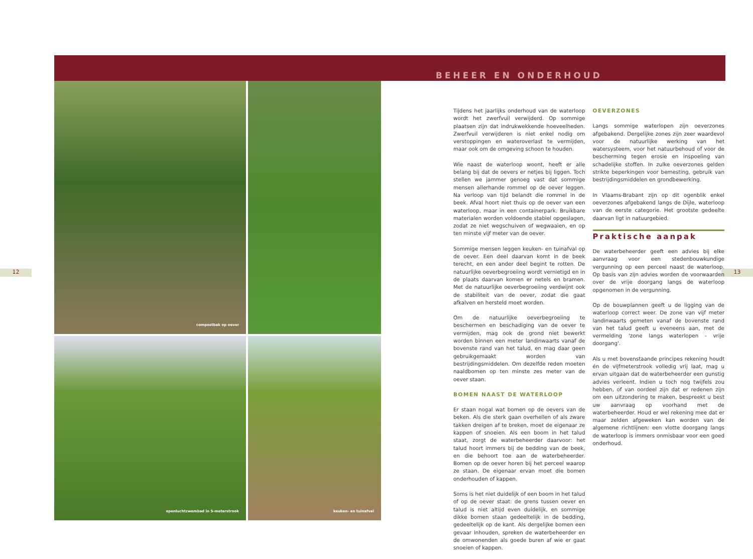BEHEER EN ONDERHOUD
12 13
compostbak op oever
openluchtzwembad in 5-meterstrook
keuken- en tuinafval
Tijdens het jaarlijks onderhoud van de waterloop wordt het zwerfvuil verwijderd. Op sommige plaatsen zijn dat indrukwekkende hoeveelheden. Zwerfvuil verwijderen is niet enkel nodig om verstoppingen en wateroverlast te vermijden, maar ook om de omgeving schoon te houden.
Wie naast de waterloop woont, heeft er alle belang bij dat de oevers er netjes bij liggen. Toch stellen we jammer genoeg vast dat sommige mensen allerhande rommel op de oever leggen. Na verloop van tijd belandt die rommel in de beek. Afval hoort niet thuis op de oever van een waterloop, maar in een containerpark. Bruikbare materialen worden voldoende stabiel opgeslagen, zodat ze niet wegschuiven of wegwaaien, en op ten minste vijf meter van de oever.
Sommige mensen leggen keuken- en tuinafval op de oever. Een deel daarvan komt in de beek terecht, en een ander deel begint te rotten. De natuurlijke oeverbegroeiing wordt vernietigd en in de plaats daarvan komen er netels en bramen. Met de natuurlijke oeverbegroeiing verdwijnt ook de stabiliteit van de oever, zodat die gaat afkalven en hersteld moet worden.
Om de natuurlijke oeverbegroeiing te beschermen en beschadiging van de oever te vermijden, mag ook de grond niet bewerkt worden binnen een meter landinwaarts vanaf de bovenste rand van het talud, en mag daar geen gebruikgemaakt worden van bestrijdingsmiddelen. Om dezelfde reden moeten naaldbomen op ten minste zes meter van de oever staan.
BOMEN NAAST DE WATERLOOP
Er staan nogal wat bomen op de oevers van de beken. Als die sterk gaan overhellen of als zware takken dreigen af te breken, moet de eigenaar ze kappen of snoeien. Als een boom in het talud staat, zorgt de waterbeheerder daarvoor: het talud hoort immers bij de bedding van de beek, en die behoort toe aan de waterbeheerder. Bomen op de oever horen bij het perceel waarop ze staan. De eigenaar ervan moet die bomen onderhouden of kappen.
Soms is het niet duidelijk of een boom in het talud of op de oever staat: de grens tussen oever en talud is niet altijd even duidelijk, en sommige dikke bomen staan gedeeltelijk in de bedding, gedeeltelijk op de kant. Als dergelijke bomen een gevaar inhouden, spreken de waterbeheerder en de omwonenden als goede buren af wie er gaat snoeien of kappen.
OEVERZONES
Langs sommige waterlopen zijn oeverzones afgebakend. Dergelijke zones zijn zeer waardevol voor de natuurlijke werking van het watersysteem, voor het natuurbehoud of voor de bescherming tegen erosie en inspoeling van schadelijke stoffen. In zulke oeverzones gelden strikte beperkingen voor bemesting, gebruik van bestrijdingsmiddelen en grondbewerking.
In Vlaams-Brabant zijn op dit ogenblik enkel oeverzones afgebakend langs de Dijle, waterloop van de eerste categorie. Het grootste gedeelte daarvan ligt in natuurgebied.
Praktische aanpak
De waterbeheerder geeft een advies bij elke aanvraag voor een stedenbouwkundige vergunning op een perceel naast de waterloop. Op basis van zijn advies worden de voorwaarden over de vrije doorgang langs de waterloop opgenomen in de vergunning.
Op de bouwplannen geeft u de ligging van de waterloop correct weer. De zone van vijf meter landinwaarts gemeten vanaf de bovenste rand van het talud geeft u eveneens aan, met de vermelding 'zone langs waterlopen - vrije doorgang'.
Als u met bovenstaande principes rekening houdt én de vijfmeterstrook volledig vrij laat, mag u ervan uitgaan dat de waterbeheerder een gunstig advies verleent. Indien u toch nog twijfels zou hebben, of van oordeel zijn dat er redenen zijn om een uitzondering te maken, bespreekt u best uw aanvraag op voorhand met de waterbeheerder. Houd er wel rekening mee dat er maar zelden afgeweken kan worden van de algemene richtlijnen: een vlotte doorgang langs de waterloop is immers onmisbaar voor een goed onderhoud.